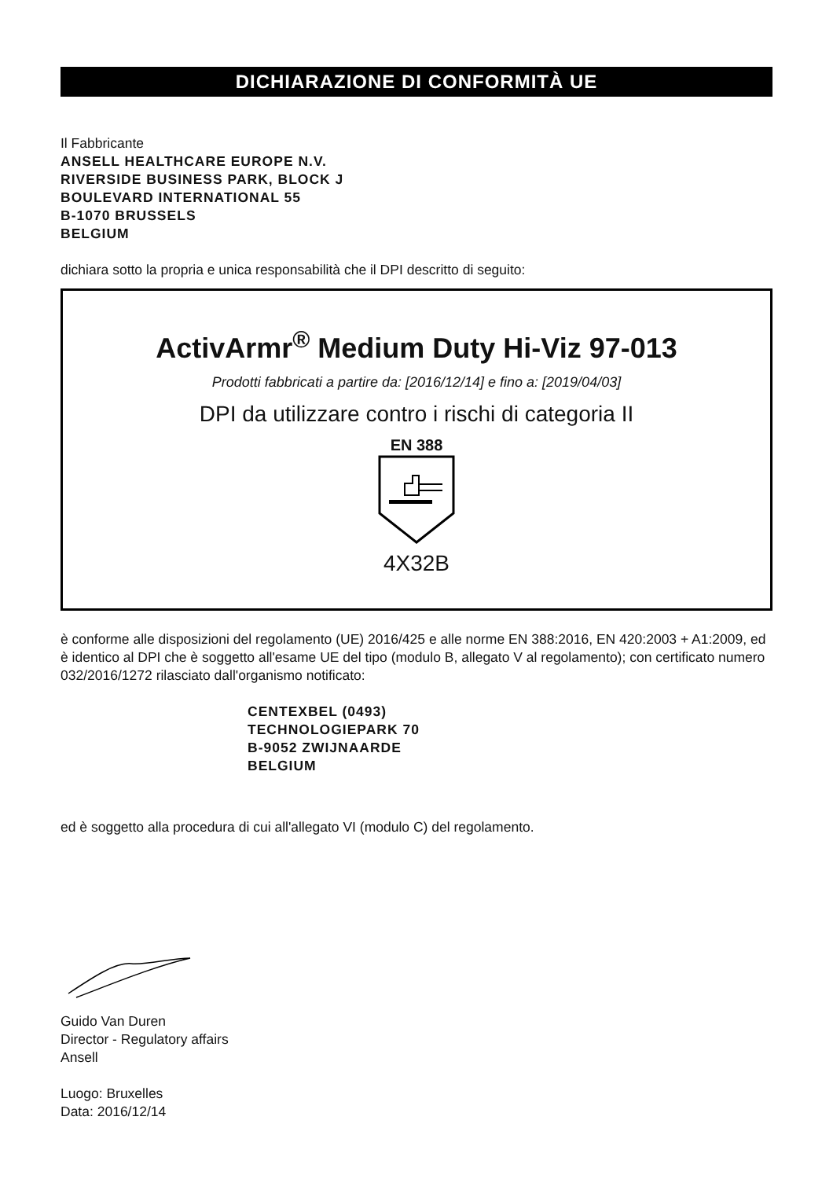DICHIARAZIONE DI CONFORMITÀ UE
Il Fabbricante
ANSELL HEALTHCARE EUROPE N.V.
RIVERSIDE BUSINESS PARK, BLOCK J
BOULEVARD INTERNATIONAL 55
B-1070 BRUSSELS
BELGIUM
dichiara sotto la propria e unica responsabilità che il DPI descritto di seguito:
ActivArmr<sup>®</sup> Medium Duty Hi-Viz 97-013
Prodotti fabbricati a partire da: [2016/12/14] e fino a: [2019/04/03]
DPI da utilizzare contro i rischi di categoria II
EN 388
4X32B
è conforme alle disposizioni del regolamento (UE) 2016/425 e alle norme EN 388:2016, EN 420:2003 + A1:2009, ed è identico al DPI che è soggetto all'esame UE del tipo (modulo B, allegato V al regolamento); con certificato numero 032/2016/1272 rilasciato dall'organismo notificato:
CENTEXBEL (0493)
TECHNOLOGIEPARK 70
B-9052 ZWIJNAARDE
BELGIUM
ed è soggetto alla procedura di cui all'allegato VI (modulo C) del regolamento.
Guido Van Duren
Director - Regulatory affairs
Ansell
Luogo: Bruxelles
Data: 2016/12/14